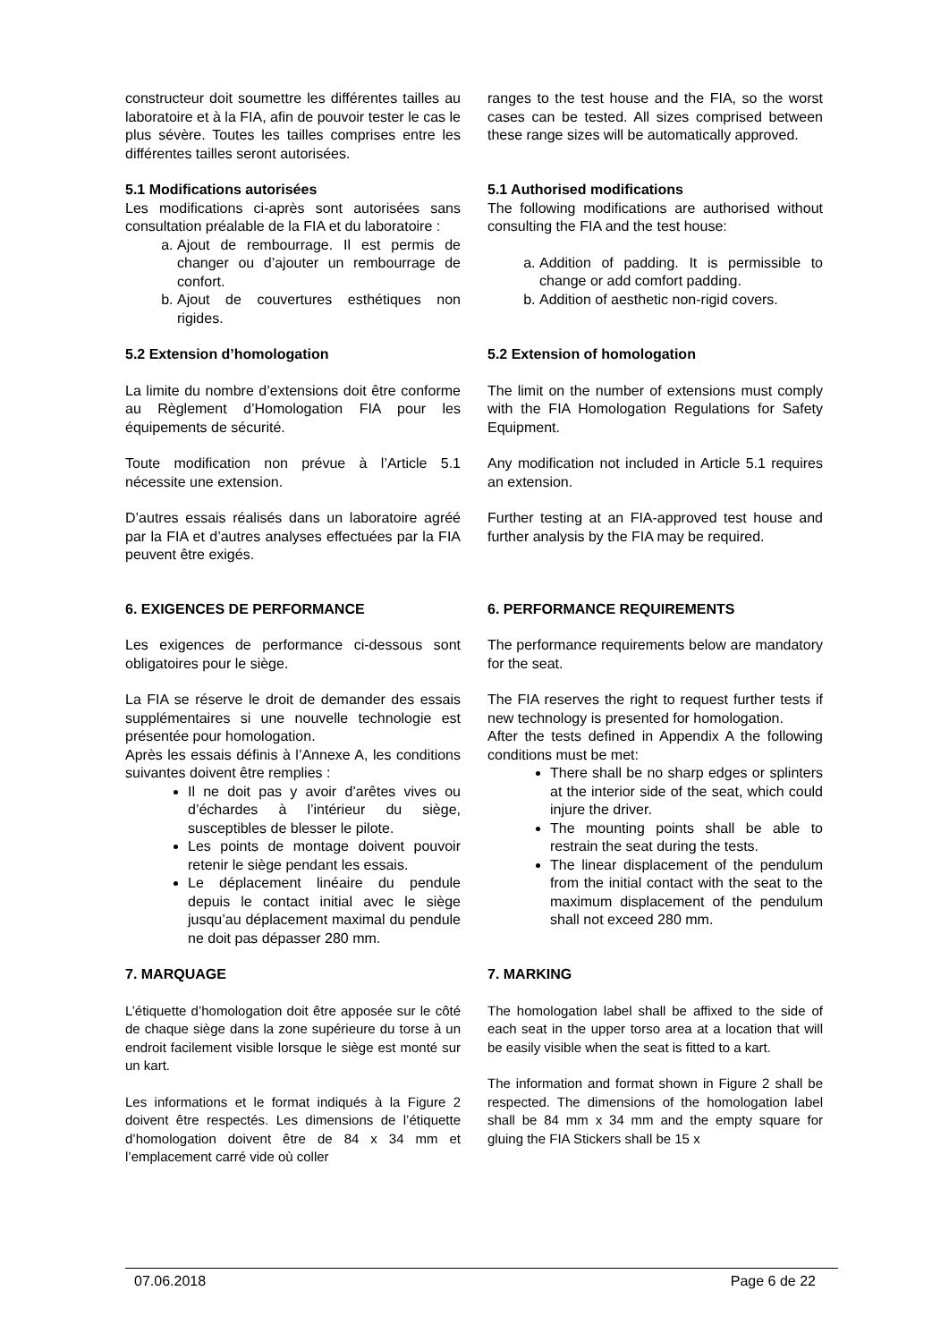constructeur doit soumettre les différentes tailles au laboratoire et à la FIA, afin de pouvoir tester le cas le plus sévère. Toutes les tailles comprises entre les différentes tailles seront autorisées.
ranges to the test house and the FIA, so the worst cases can be tested. All sizes comprised between these range sizes will be automatically approved.
5.1 Modifications autorisées
Les modifications ci-après sont autorisées sans consultation préalable de la FIA et du laboratoire :
a. Ajout de rembourrage. Il est permis de changer ou d’ajouter un rembourrage de confort.
b. Ajout de couvertures esthétiques non rigides.
5.1 Authorised modifications
The following modifications are authorised without consulting the FIA and the test house:
a. Addition of padding. It is permissible to change or add comfort padding.
b. Addition of aesthetic non-rigid covers.
5.2 Extension d’homologation
La limite du nombre d’extensions doit être conforme au Règlement d’Homologation FIA pour les équipements de sécurité.
Toute modification non prévue à l’Article 5.1 nécessite une extension.
D’autres essais réalisés dans un laboratoire agréé par la FIA et d’autres analyses effectuées par la FIA peuvent être exigés.
5.2 Extension of homologation
The limit on the number of extensions must comply with the FIA Homologation Regulations for Safety Equipment.
Any modification not included in Article 5.1 requires an extension.
Further testing at an FIA-approved test house and further analysis by the FIA may be required.
6. EXIGENCES DE PERFORMANCE
Les exigences de performance ci-dessous sont obligatoires pour le siège.
La FIA se réserve le droit de demander des essais supplémentaires si une nouvelle technologie est présentée pour homologation.
Après les essais définis à l’Annexe A, les conditions suivantes doivent être remplies :
Il ne doit pas y avoir d’arêtes vives ou d’échardes à l’intérieur du siège, susceptibles de blesser le pilote.
Les points de montage doivent pouvoir retenir le siège pendant les essais.
Le déplacement linéaire du pendule depuis le contact initial avec le siège jusqu’au déplacement maximal du pendule ne doit pas dépasser 280 mm.
6. PERFORMANCE REQUIREMENTS
The performance requirements below are mandatory for the seat.
The FIA reserves the right to request further tests if new technology is presented for homologation.
After the tests defined in Appendix A the following conditions must be met:
There shall be no sharp edges or splinters at the interior side of the seat, which could injure the driver.
The mounting points shall be able to restrain the seat during the tests.
The linear displacement of the pendulum from the initial contact with the seat to the maximum displacement of the pendulum shall not exceed 280 mm.
7. MARQUAGE
L’étiquette d’homologation doit être apposée sur le côté de chaque siège dans la zone supérieure du torse à un endroit facilement visible lorsque le siège est monté sur un kart.
Les informations et le format indiqués à la Figure 2 doivent être respectés. Les dimensions de l’étiquette d’homologation doivent être de 84 x 34 mm et l’emplacement carré vide où coller
7. MARKING
The homologation label shall be affixed to the side of each seat in the upper torso area at a location that will be easily visible when the seat is fitted to a kart.
The information and format shown in Figure 2 shall be respected. The dimensions of the homologation label shall be 84 mm x 34 mm and the empty square for gluing the FIA Stickers shall be 15 x
07.06.2018 Page 6 de 22